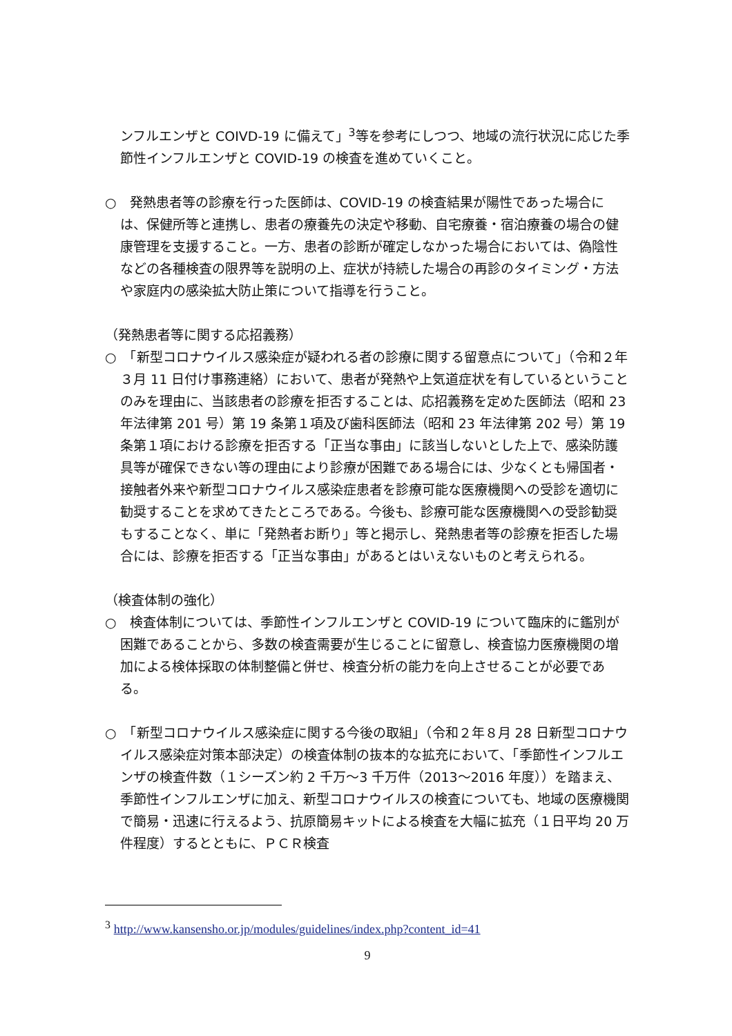ンフルエンザと COIVD-19 に備えて」<sup>3</sup>等を参考にしつつ、地域の流行状況に応じた季節性インフルエンザと COVID-19 の検査を進めていくこと。
○　発熱患者等の診療を行った医師は、COVID-19 の検査結果が陽性であった場合には、保健所等と連携し、患者の療養先の決定や移動、自宅療養・宿泊療養の場合の健康管理を支援すること。一方、患者の診断が確定しなかった場合においては、偽陰性などの各種検査の限界等を説明の上、症状が持続した場合の再診のタイミング・方法や家庭内の感染拡大防止策について指導を行うこと。
（発熱患者等に関する応招義務）
○　「新型コロナウイルス感染症が疑われる者の診療に関する留意点について」（令和２年３月 11 日付け事務連絡）において、患者が発熱や上気道症状を有しているということのみを理由に、当該患者の診療を拒否することは、応招義務を定めた医師法（昭和 23 年法律第 201 号）第 19 条第１項及び歯科医師法（昭和 23 年法律第 202 号）第 19 条第１項における診療を拒否する「正当な事由」に該当しないとした上で、感染防護具等が確保できない等の理由により診療が困難である場合には、少なくとも帰国者・接触者外来や新型コロナウイルス感染症患者を診療可能な医療機関への受診を適切に勧奨することを求めてきたところである。今後も、診療可能な医療機関への受診勧奨もすることなく、単に「発熱者お断り」等と掲示し、発熱患者等の診療を拒否した場合には、診療を拒否する「正当な事由」があるとはいえないものと考えられる。
（検査体制の強化）
○　検査体制については、季節性インフルエンザと COVID-19 について臨床的に鑑別が困難であることから、多数の検査需要が生じることに留意し、検査協力医療機関の増加による検体採取の体制整備と併せ、検査分析の能力を向上させることが必要である。
○　「新型コロナウイルス感染症に関する今後の取組」（令和２年８月 28 日新型コロナウイルス感染症対策本部決定）の検査体制の抜本的な拡充において、「季節性インフルエンザの検査件数（１シーズン約 2 千万～3 千万件（2013～2016 年度））を踏まえ、季節性インフルエンザに加え、新型コロナウイルスの検査についても、地域の医療機関で簡易・迅速に行えるよう、抗原簡易キットによる検査を大幅に拡充（１日平均 20 万件程度）するとともに、ＰＣＲ検査
<sup>3</sup> http://www.kansensho.or.jp/modules/guidelines/index.php?content_id=41
9